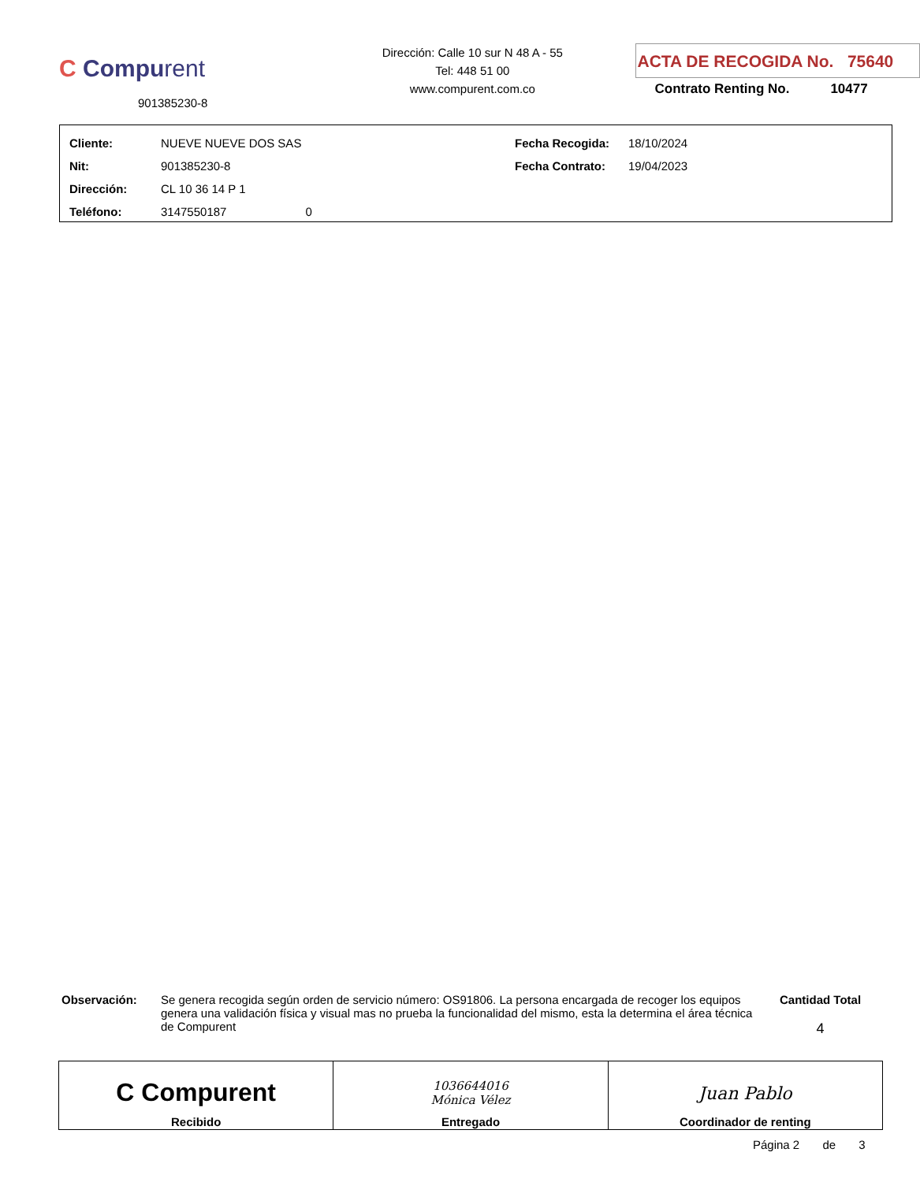C Compurent
901385230-8
Dirección: Calle 10 sur N 48 A - 55
Tel: 448 51 00
www.compurent.com.co
ACTA DE RECOGIDA No. 75640
Contrato Renting No. 10477
| Cliente: | NUEVE NUEVE DOS SAS | Fecha Recogida: | 18/10/2024 |
| Nit: | 901385230-8 | Fecha Contrato: | 19/04/2023 |
| Dirección: | CL 10 36 14 P 1 | | |
| Teléfono: | 3147550187 0 | | |
Observación: Se genera recogida según orden de servicio número: OS91806. La persona encargada de recoger los equipos genera una validación física y visual mas no prueba la funcionalidad del mismo, esta la determina el área técnica de Compurent
Cantidad Total
4
| C Compurent Recibido | 1036644016 Mónica Vélez Entregado | Juan Pablo Coordinador de renting |
Página 2 de 3